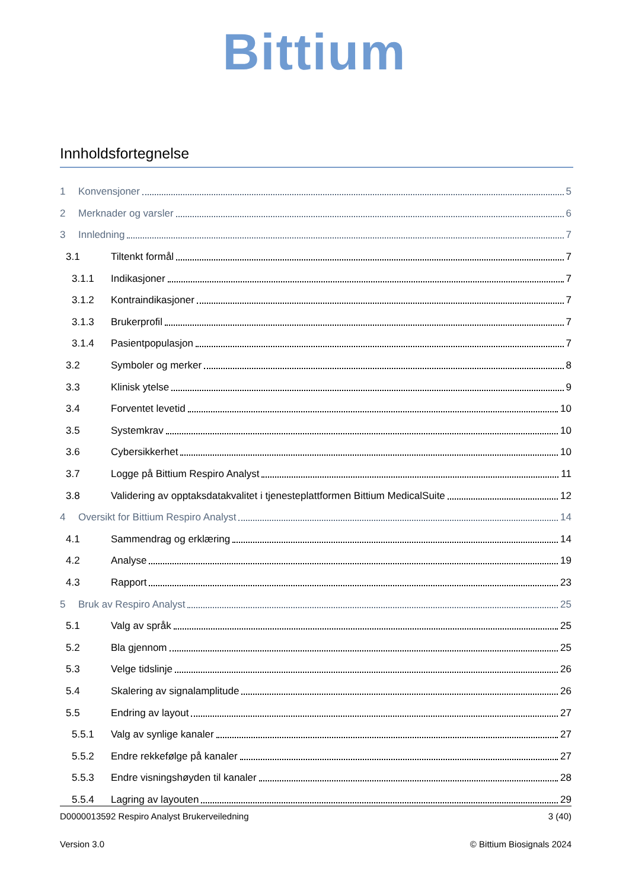Bittium
Innholdsfortegnelse
1 Konvensjoner 5
2 Merknader og varsler 6
3 Innledning 7
3.1 Tiltenkt formål 7
3.1.1 Indikasjoner 7
3.1.2 Kontraindikasjoner 7
3.1.3 Brukerprofil 7
3.1.4 Pasientpopulasjon 7
3.2 Symboler og merker 8
3.3 Klinisk ytelse 9
3.4 Forventet levetid 10
3.5 Systemkrav 10
3.6 Cybersikkerhet 10
3.7 Logge på Bittium Respiro Analyst 11
3.8 Validering av opptaksdatakvalitet i tjenesteplattformen Bittium MedicalSuite 12
4 Oversikt for Bittium Respiro Analyst 14
4.1 Sammendrag og erklæring 14
4.2 Analyse 19
4.3 Rapport 23
5 Bruk av Respiro Analyst 25
5.1 Valg av språk 25
5.2 Bla gjennom 25
5.3 Velge tidslinje 26
5.4 Skalering av signalamplitude 26
5.5 Endring av layout 27
5.5.1 Valg av synlige kanaler 27
5.5.2 Endre rekkefølge på kanaler 27
5.5.3 Endre visningshøyden til kanaler 28
5.5.4 Lagring av layouten 29
D0000013592 Respiro Analyst Brukerveiledning 3 (40)
Version 3.0 © Bittium Biosignals 2024